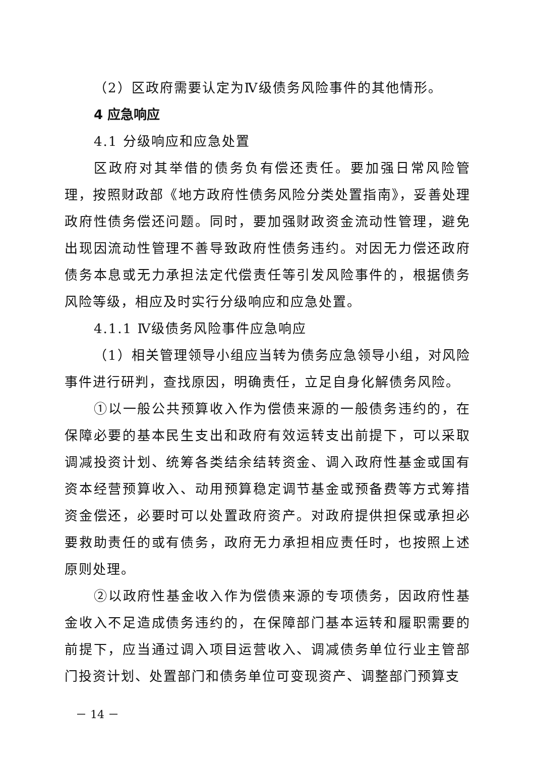（2）区政府需要认定为Ⅳ级债务风险事件的其他情形。
4 应急响应
4.1 分级响应和应急处置
区政府对其举借的债务负有偿还责任。要加强日常风险管理，按照财政部《地方政府性债务风险分类处置指南》，妥善处理政府性债务偿还问题。同时，要加强财政资金流动性管理，避免出现因流动性管理不善导致政府性债务违约。对因无力偿还政府债务本息或无力承担法定代偿责任等引发风险事件的，根据债务风险等级，相应及时实行分级响应和应急处置。
4.1.1 Ⅳ级债务风险事件应急响应
（1）相关管理领导小组应当转为债务应急领导小组，对风险事件进行研判，查找原因，明确责任，立足自身化解债务风险。
①以一般公共预算收入作为偿债来源的一般债务违约的，在保障必要的基本民生支出和政府有效运转支出前提下，可以采取调减投资计划、统筹各类结余结转资金、调入政府性基金或国有资本经营预算收入、动用预算稳定调节基金或预备费等方式筹措资金偿还，必要时可以处置政府资产。对政府提供担保或承担必要救助责任的或有债务，政府无力承担相应责任时，也按照上述原则处理。
②以政府性基金收入作为偿债来源的专项债务，因政府性基金收入不足造成债务违约的，在保障部门基本运转和履职需要的前提下，应当通过调入项目运营收入、调减债务单位行业主管部门投资计划、处置部门和债务单位可变现资产、调整部门预算支
－ 14 －